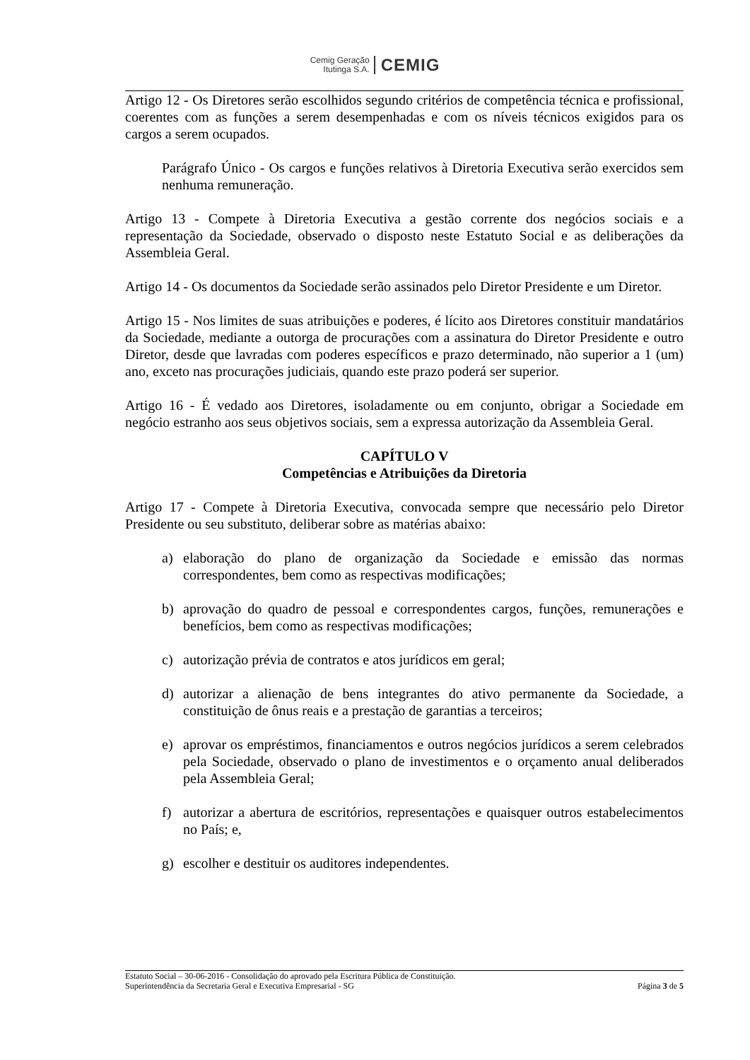Cemig Geração
Itutinga S.A.
CEMIG
Artigo 12 - Os Diretores serão escolhidos segundo critérios de competência técnica e profissional, coerentes com as funções a serem desempenhadas e com os níveis técnicos exigidos para os cargos a serem ocupados.
Parágrafo Único - Os cargos e funções relativos à Diretoria Executiva serão exercidos sem nenhuma remuneração.
Artigo 13 - Compete à Diretoria Executiva a gestão corrente dos negócios sociais e a representação da Sociedade, observado o disposto neste Estatuto Social e as deliberações da Assembleia Geral.
Artigo 14 - Os documentos da Sociedade serão assinados pelo Diretor Presidente e um Diretor.
Artigo 15 - Nos limites de suas atribuições e poderes, é lícito aos Diretores constituir mandatários da Sociedade, mediante a outorga de procurações com a assinatura do Diretor Presidente e outro Diretor, desde que lavradas com poderes específicos e prazo determinado, não superior a 1 (um) ano, exceto nas procurações judiciais, quando este prazo poderá ser superior.
Artigo 16 - É vedado aos Diretores, isoladamente ou em conjunto, obrigar a Sociedade em negócio estranho aos seus objetivos sociais, sem a expressa autorização da Assembleia Geral.
CAPÍTULO V
Competências e Atribuições da Diretoria
Artigo 17 - Compete à Diretoria Executiva, convocada sempre que necessário pelo Diretor Presidente ou seu substituto, deliberar sobre as matérias abaixo:
a) elaboração do plano de organização da Sociedade e emissão das normas correspondentes, bem como as respectivas modificações;
b) aprovação do quadro de pessoal e correspondentes cargos, funções, remunerações e benefícios, bem como as respectivas modificações;
c) autorização prévia de contratos e atos jurídicos em geral;
d) autorizar a alienação de bens integrantes do ativo permanente da Sociedade, a constituição de ônus reais e a prestação de garantias a terceiros;
e) aprovar os empréstimos, financiamentos e outros negócios jurídicos a serem celebrados pela Sociedade, observado o plano de investimentos e o orçamento anual deliberados pela Assembleia Geral;
f) autorizar a abertura de escritórios, representações e quaisquer outros estabelecimentos no País; e,
g) escolher e destituir os auditores independentes.
Estatuto Social – 30-06-2016 - Consolidação do aprovado pela Escritura Pública de Constituição.
Superintendência da Secretaria Geral e Executiva Empresarial - SG Página 3 de 5